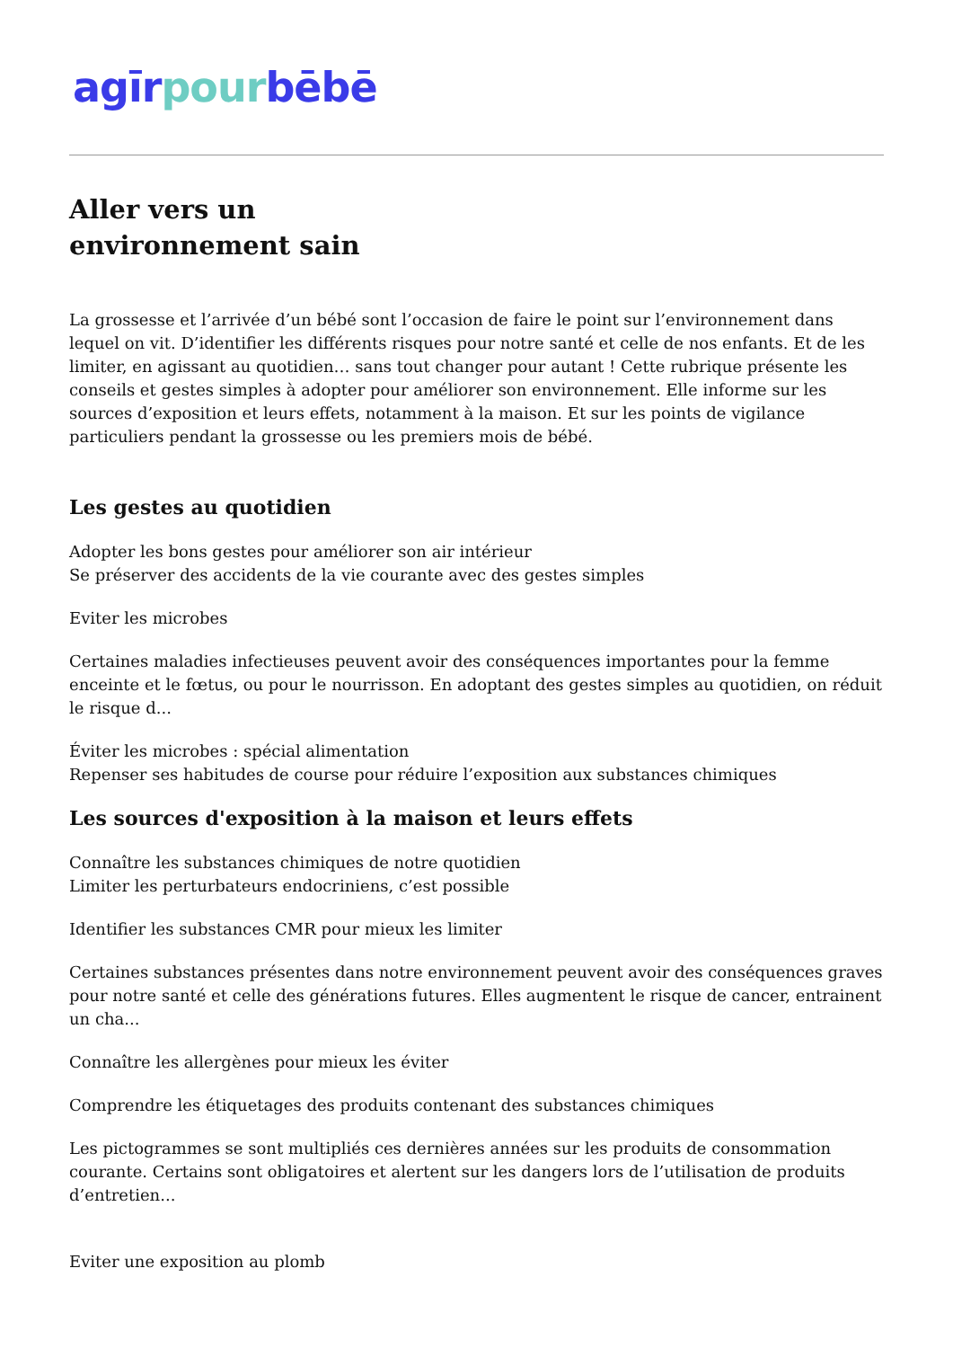agīr pour bēbē
Aller vers un
environnement sain
La grossesse et l’arrivée d’un bébé sont l’occasion de faire le point sur l’environnement dans lequel on vit. D’identifier les différents risques pour notre santé et celle de nos enfants. Et de les limiter, en agissant au quotidien… sans tout changer pour autant ! Cette rubrique présente les conseils et gestes simples à adopter pour améliorer son environnement. Elle informe sur les sources d’exposition et leurs effets, notamment à la maison. Et sur les points de vigilance particuliers pendant la grossesse ou les premiers mois de bébé.
Les gestes au quotidien
Adopter les bons gestes pour améliorer son air intérieur
Se préserver des accidents de la vie courante avec des gestes simples
Eviter les microbes
Certaines maladies infectieuses peuvent avoir des conséquences importantes pour la femme enceinte et le fœtus, ou pour le nourrisson. En adoptant des gestes simples au quotidien, on réduit le risque d...
Éviter les microbes : spécial alimentation
Repenser ses habitudes de course pour réduire l’exposition aux substances chimiques
Les sources d'exposition à la maison et leurs effets
Connaître les substances chimiques de notre quotidien
Limiter les perturbateurs endocriniens, c’est possible
Identifier les substances CMR pour mieux les limiter
Certaines substances présentes dans notre environnement peuvent avoir des conséquences graves pour notre santé et celle des générations futures. Elles augmentent le risque de cancer, entrainent un cha...
Connaître les allergènes pour mieux les éviter
Comprendre les étiquetages des produits contenant des substances chimiques
Les pictogrammes se sont multipliés ces dernières années sur les produits de consommation courante. Certains sont obligatoires et alertent sur les dangers lors de l’utilisation de produits d’entretien...
Eviter une exposition au plomb